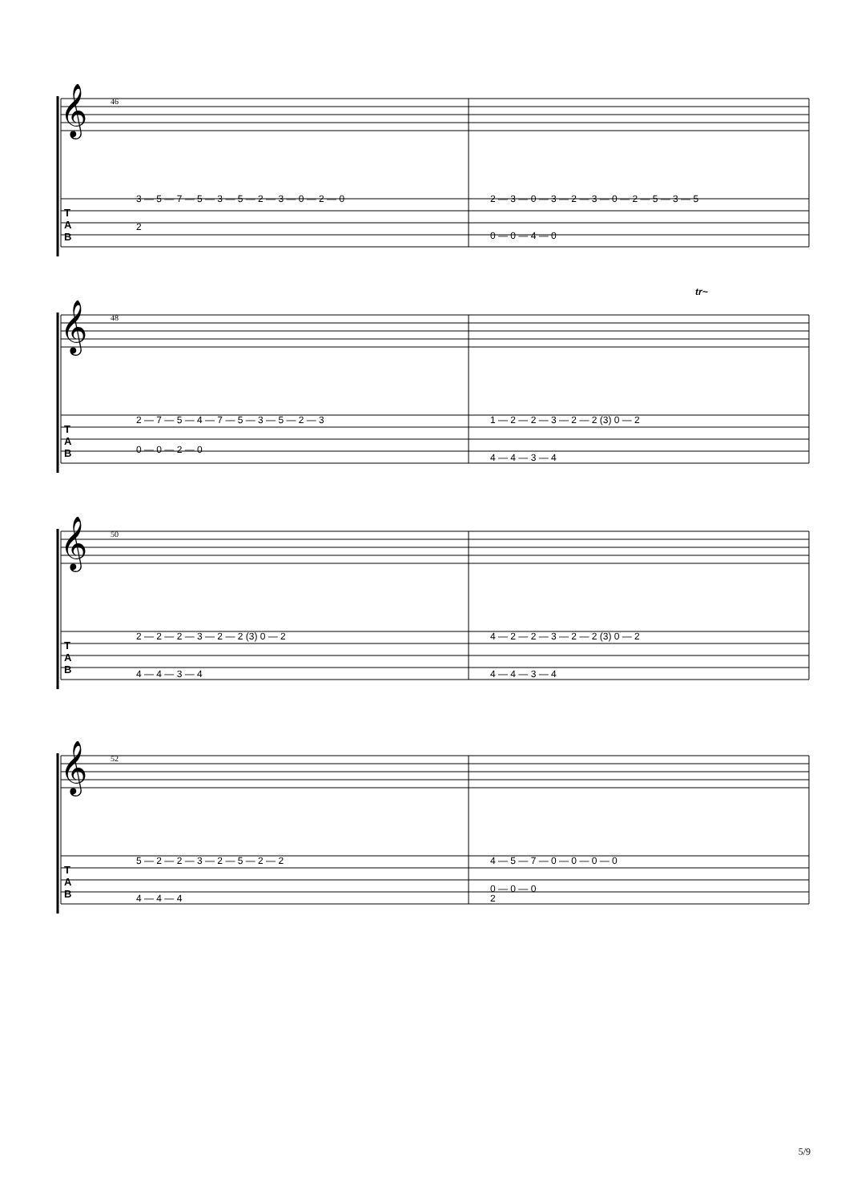𝄞
T
A
B
46
3 — 5 — 7 — 5 — 3 — 5 — 2 — 3 — 0 — 2 — 0
2
2 — 3 — 0 — 3 — 2 — 3 — 0 — 2 — 5 — 3 — 5
0 — 0 — 4 — 0
48
2 — 7 — 5 — 4 — 7 — 5 — 3 — 5 — 2 — 3
0 — 0 — 2 — 0
1 — 2 — 2 — 3 — 2 — 2 (3) 0 — 2
4 — 4 — 3 — 4
tr~
50
2 — 2 — 2 — 3 — 2 — 2 (3) 0 — 2
4 — 4 — 3 — 4
4 — 2 — 2 — 3 — 2 — 2 (3) 0 — 2
4 — 4 — 3 — 4
52
5 — 2 — 2 — 3 — 2 — 5 — 2 — 2
4 — 4 — 4
4 — 5 — 7 — 0 — 0 — 0 — 0
0 — 0 — 0
2
5/9